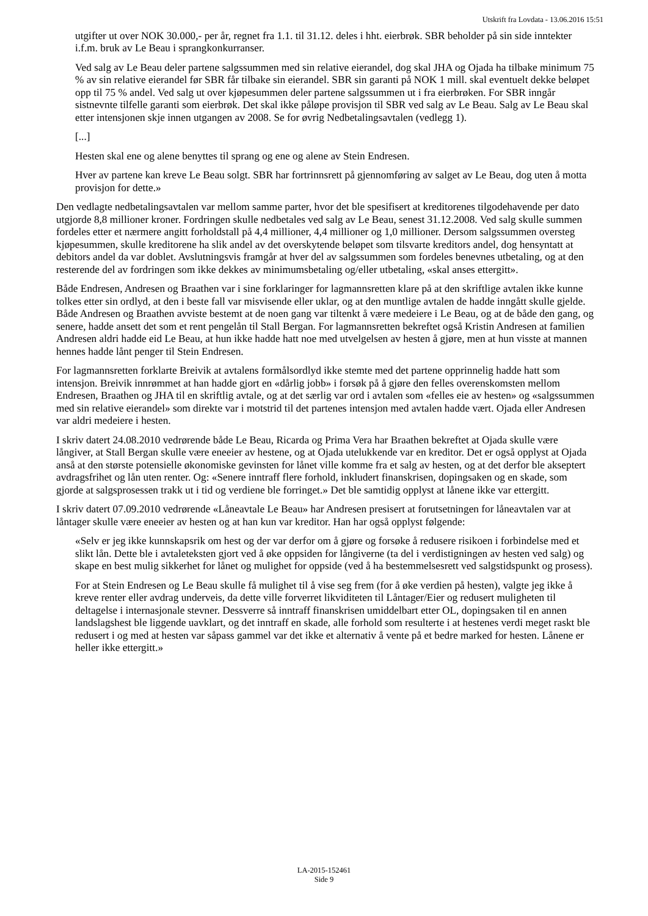Utskrift fra Lovdata - 13.06.2016 15:51
utgifter ut over NOK 30.000,- per år, regnet fra 1.1. til 31.12. deles i hht. eierbrøk. SBR beholder på sin side inntekter i.f.m. bruk av Le Beau i sprangkonkurranser.
Ved salg av Le Beau deler partene salgssummen med sin relative eierandel, dog skal JHA og Ojada ha tilbake minimum 75 % av sin relative eierandel før SBR får tilbake sin eierandel. SBR sin garanti på NOK 1 mill. skal eventuelt dekke beløpet opp til 75 % andel. Ved salg ut over kjøpesummen deler partene salgssummen ut i fra eierbrøken. For SBR inngår sistnevnte tilfelle garanti som eierbrøk. Det skal ikke påløpe provisjon til SBR ved salg av Le Beau. Salg av Le Beau skal etter intensjonen skje innen utgangen av 2008. Se for øvrig Nedbetalingsavtalen (vedlegg 1).
[...]
Hesten skal ene og alene benyttes til sprang og ene og alene av Stein Endresen.
Hver av partene kan kreve Le Beau solgt. SBR har fortrinnsrett på gjennomføring av salget av Le Beau, dog uten å motta provisjon for dette.»
Den vedlagte nedbetalingsavtalen var mellom samme parter, hvor det ble spesifisert at kreditorenes tilgodehavende per dato utgjorde 8,8 millioner kroner. Fordringen skulle nedbetales ved salg av Le Beau, senest 31.12.2008. Ved salg skulle summen fordeles etter et nærmere angitt forholdstall på 4,4 millioner, 4,4 millioner og 1,0 millioner. Dersom salgssummen oversteg kjøpesummen, skulle kreditorene ha slik andel av det overskytende beløpet som tilsvarte kreditors andel, dog hensyntatt at debitors andel da var doblet. Avslutningsvis framgår at hver del av salgssummen som fordeles benevnes utbetaling, og at den resterende del av fordringen som ikke dekkes av minimumsbetaling og/eller utbetaling, «skal anses ettergitt».
Både Endresen, Andresen og Braathen var i sine forklaringer for lagmannsretten klare på at den skriftlige avtalen ikke kunne tolkes etter sin ordlyd, at den i beste fall var misvisende eller uklar, og at den muntlige avtalen de hadde inngått skulle gjelde. Både Andresen og Braathen avviste bestemt at de noen gang var tiltenkt å være medeiere i Le Beau, og at de både den gang, og senere, hadde ansett det som et rent pengelån til Stall Bergan. For lagmannsretten bekreftet også Kristin Andresen at familien Andresen aldri hadde eid Le Beau, at hun ikke hadde hatt noe med utvelgelsen av hesten å gjøre, men at hun visste at mannen hennes hadde lånt penger til Stein Endresen.
For lagmannsretten forklarte Breivik at avtalens formålsordlyd ikke stemte med det partene opprinnelig hadde hatt som intensjon. Breivik innrømmet at han hadde gjort en «dårlig jobb» i forsøk på å gjøre den felles overenskomsten mellom Endresen, Braathen og JHA til en skriftlig avtale, og at det særlig var ord i avtalen som «felles eie av hesten» og «salgssummen med sin relative eierandel» som direkte var i motstrid til det partenes intensjon med avtalen hadde vært. Ojada eller Andresen var aldri medeiere i hesten.
I skriv datert 24.08.2010 vedrørende både Le Beau, Ricarda og Prima Vera har Braathen bekreftet at Ojada skulle være långiver, at Stall Bergan skulle være eneeier av hestene, og at Ojada utelukkende var en kreditor. Det er også opplyst at Ojada anså at den største potensielle økonomiske gevinsten for lånet ville komme fra et salg av hesten, og at det derfor ble akseptert avdragsfrihet og lån uten renter. Og: «Senere inntraff flere forhold, inkludert finanskrisen, dopingsaken og en skade, som gjorde at salgsprosessen trakk ut i tid og verdiene ble forringet.» Det ble samtidig opplyst at lånene ikke var ettergitt.
I skriv datert 07.09.2010 vedrørende «Låneavtale Le Beau» har Andresen presisert at forutsetningen for låneavtalen var at låntager skulle være eneeier av hesten og at han kun var kreditor. Han har også opplyst følgende:
«Selv er jeg ikke kunnskapsrik om hest og der var derfor om å gjøre og forsøke å redusere risikoen i forbindelse med et slikt lån. Dette ble i avtaleteksten gjort ved å øke oppsiden for långiverne (ta del i verdistigningen av hesten ved salg) og skape en best mulig sikkerhet for lånet og mulighet for oppside (ved å ha bestemmelsesrett ved salgstidspunkt og prosess).
For at Stein Endresen og Le Beau skulle få mulighet til å vise seg frem (for å øke verdien på hesten), valgte jeg ikke å kreve renter eller avdrag underveis, da dette ville forverret likviditeten til Låntager/Eier og redusert muligheten til deltagelse i internasjonale stevner. Dessverre så inntraff finanskrisen umiddelbart etter OL, dopingsaken til en annen landslagshest ble liggende uavklart, og det inntraff en skade, alle forhold som resulterte i at hestenes verdi meget raskt ble redusert i og med at hesten var såpass gammel var det ikke et alternativ å vente på et bedre marked for hesten. Lånene er heller ikke ettergitt.»
LA-2015-152461
Side 9